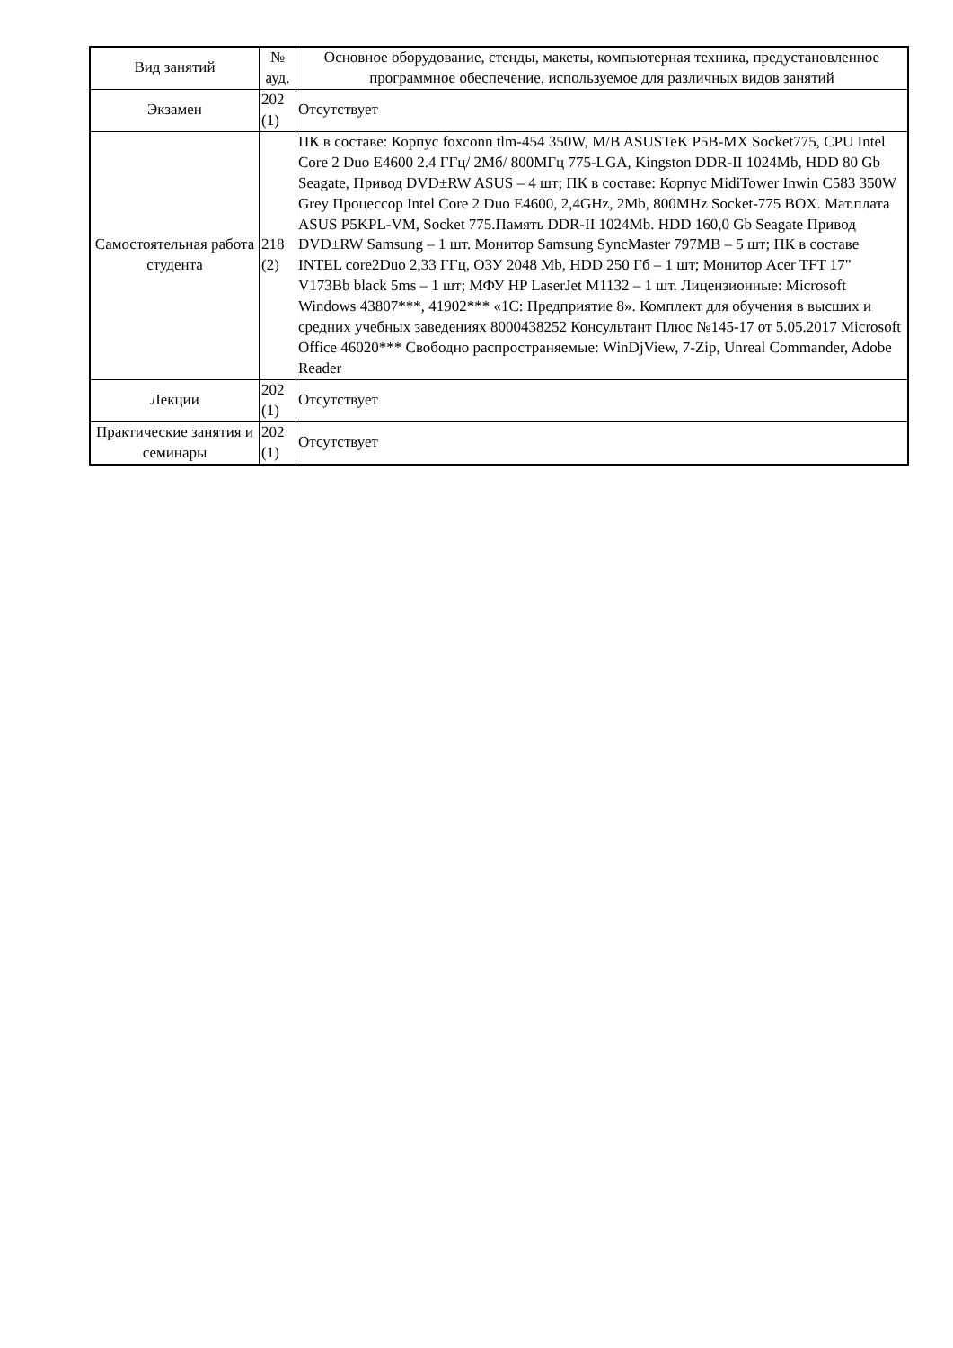| Вид занятий | № ауд. | Основное оборудование, стенды, макеты, компьютерная техника, предустановленное программное обеспечение, используемое для различных видов занятий |
| --- | --- | --- |
| Экзамен | 202 (1) | Отсутствует |
| Самостоятельная работа студента | 218 (2) | ПК в составе: Корпус foxconn tlm-454 350W, M/B ASUSTeK P5B-MX Socket775, CPU Intel Core 2 Duo E4600 2.4 ГГц/ 2Мб/ 800МГц 775-LGA, Kingston DDR-II 1024Mb, HDD 80 Gb Seagate, Привод DVD±RW ASUS – 4 шт; ПК в составе: Корпус MidiTower Inwin C583 350W Grey Процессор Intel Core 2 Duo E4600, 2,4GHz, 2Mb, 800MHz Socket-775 BOX. Мат.плата ASUS P5KPL-VM, Socket 775.Память DDR-II 1024Mb. HDD 160,0 Gb Seagate Привод DVD±RW Samsung – 1 шт. Монитор Samsung SyncMaster 797MB – 5 шт; ПК в составе INTEL core2Duo 2,33 ГГц, ОЗУ 2048 Mb, HDD 250 Гб – 1 шт; Монитор Acer TFT 17" V173Bb black 5ms – 1 шт; МФУ HP LaserJet M1132 – 1 шт. Лицензионные: Microsoft Windows 43807***, 41902*** «1С: Предприятие 8». Комплект для обучения в высших и средних учебных заведениях 8000438252 Консультант Плюс №145-17 от 5.05.2017 Microsoft Office 46020*** Свободно распространяемые: WinDjView, 7-Zip, Unreal Commander, Adobe Reader |
| Лекции | 202 (1) | Отсутствует |
| Практические занятия и семинары | 202 (1) | Отсутствует |